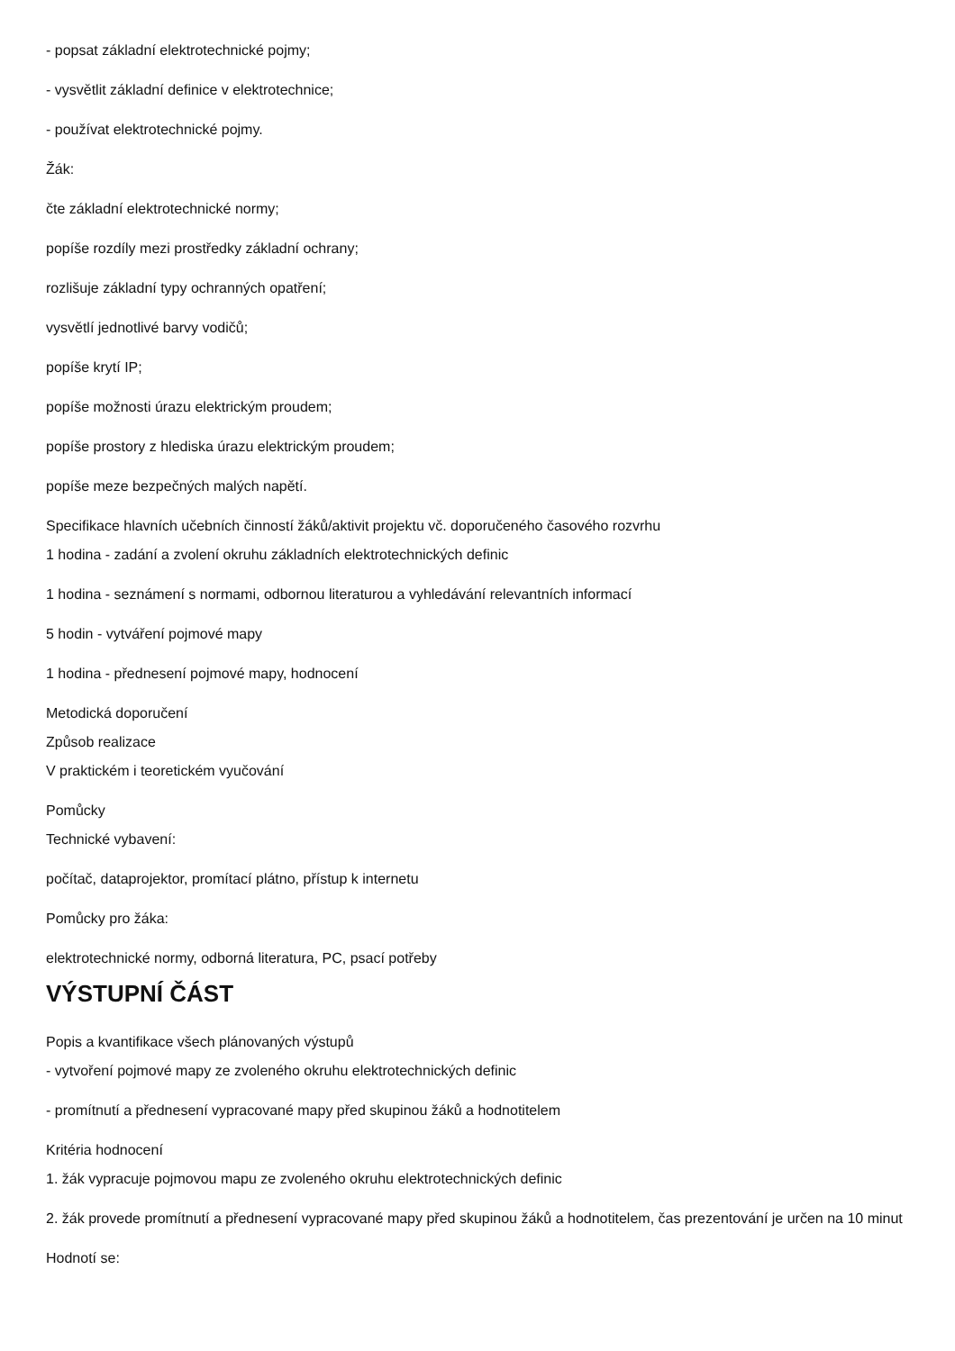- popsat základní elektrotechnické pojmy;
- vysvětlit základní definice v elektrotechnice;
- používat elektrotechnické pojmy.
Žák:
čte základní elektrotechnické normy;
popíše rozdíly mezi prostředky základní ochrany;
rozlišuje základní typy ochranných opatření;
vysvětlí jednotlivé barvy vodičů;
popíše krytí IP;
popíše možnosti úrazu elektrickým proudem;
popíše prostory z hlediska úrazu elektrickým proudem;
popíše meze bezpečných malých napětí.
Specifikace hlavních učebních činností žáků/aktivit projektu vč. doporučeného časového rozvrhu
1 hodina - zadání a zvolení okruhu základních elektrotechnických definic
1 hodina - seznámení s normami, odbornou literaturou a vyhledávání relevantních informací
5 hodin - vytváření pojmové mapy
1 hodina - přednesení pojmové mapy, hodnocení
Metodická doporučení
Způsob realizace
V praktickém i teoretickém vyučování
Pomůcky
Technické vybavení:
počítač, dataprojektor, promítací plátno, přístup k internetu
Pomůcky pro žáka:
elektrotechnické normy, odborná literatura, PC, psací potřeby
VÝSTUPNÍ ČÁST
Popis a kvantifikace všech plánovaných výstupů
- vytvoření pojmové mapy ze zvoleného okruhu elektrotechnických definic
- promítnutí a přednesení vypracované mapy před skupinou žáků a hodnotitelem
Kritéria hodnocení
1. žák vypracuje pojmovou mapu ze zvoleného okruhu elektrotechnických definic
2. žák provede promítnutí a přednesení vypracované mapy před skupinou žáků a hodnotitelem, čas prezentování je určen na 10 minut
Hodnotí se: